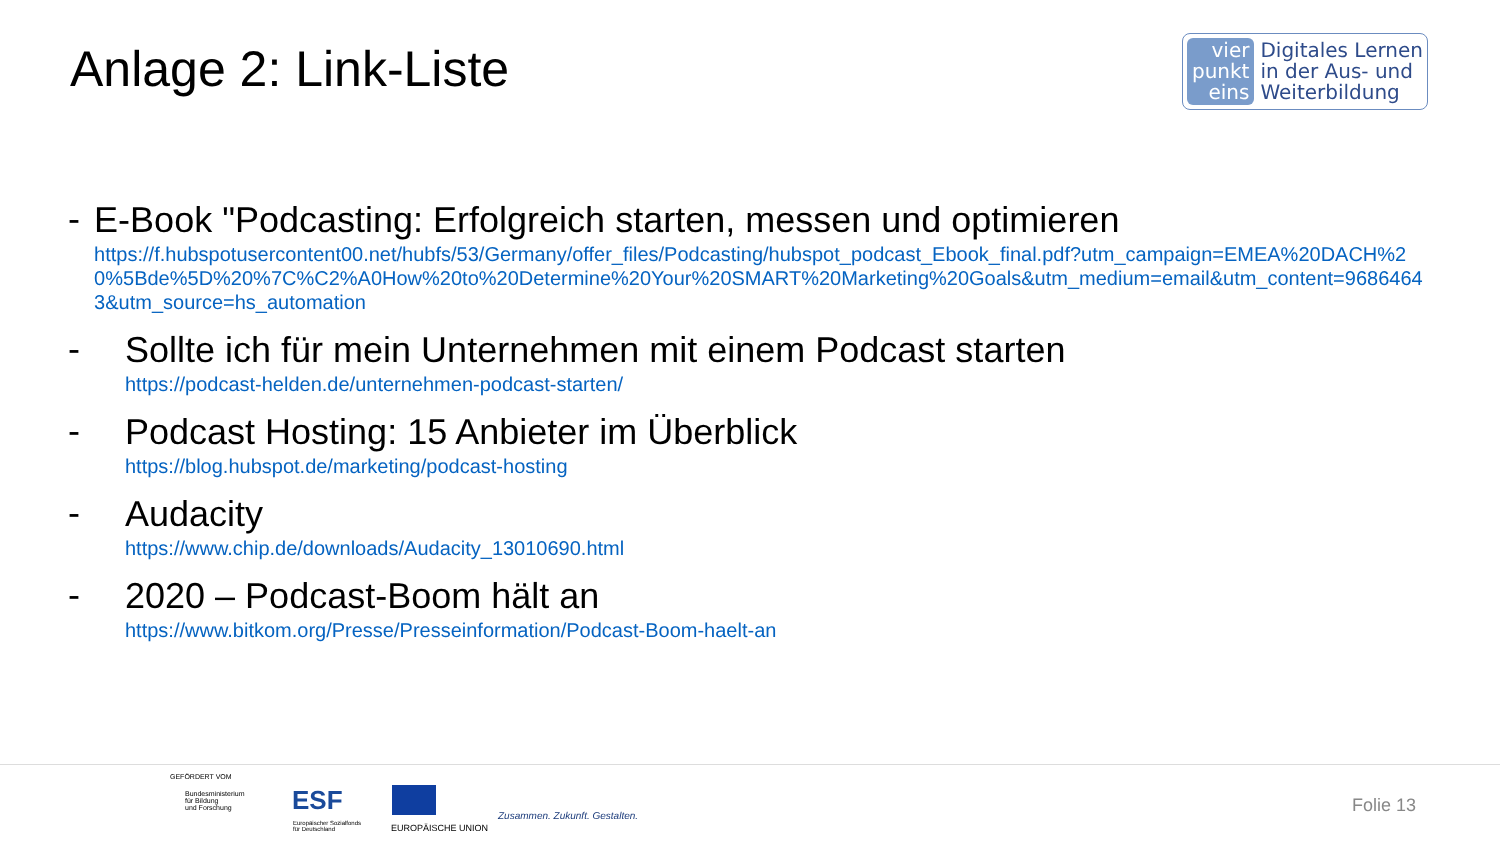Anlage 2: Link-Liste
vier
punkt
eins
Digitales Lernen
in der Aus- und
Weiterbildung
-
E-Book "Podcasting: Erfolgreich starten, messen und optimieren
https://f.hubspotusercontent00.net/hubfs/53/Germany/offer_files/Podcasting/hubspot_podcast_Ebook_final.pdf?utm_campaign=EMEA%20DACH%20%5Bde%5D%20%7C%C2%A0How%20to%20Determine%20Your%20SMART%20Marketing%20Goals&utm_medium=email&utm_content=96864643&utm_source=hs_automation
-
Sollte ich für mein Unternehmen mit einem Podcast starten
https://podcast-helden.de/unternehmen-podcast-starten/
-
Podcast Hosting: 15 Anbieter im Überblick
https://blog.hubspot.de/marketing/podcast-hosting
-
Audacity
https://www.chip.de/downloads/Audacity_13010690.html
-
2020 – Podcast-Boom hält an
https://www.bitkom.org/Presse/Presseinformation/Podcast-Boom-haelt-an
GEFÖRDERT VOM
Bundesministerium
für Bildung
und Forschung
ESF
Europäischer Sozialfonds
für Deutschland
EUROPÄISCHE UNION
Zusammen. Zukunft. Gestalten. Folie 13